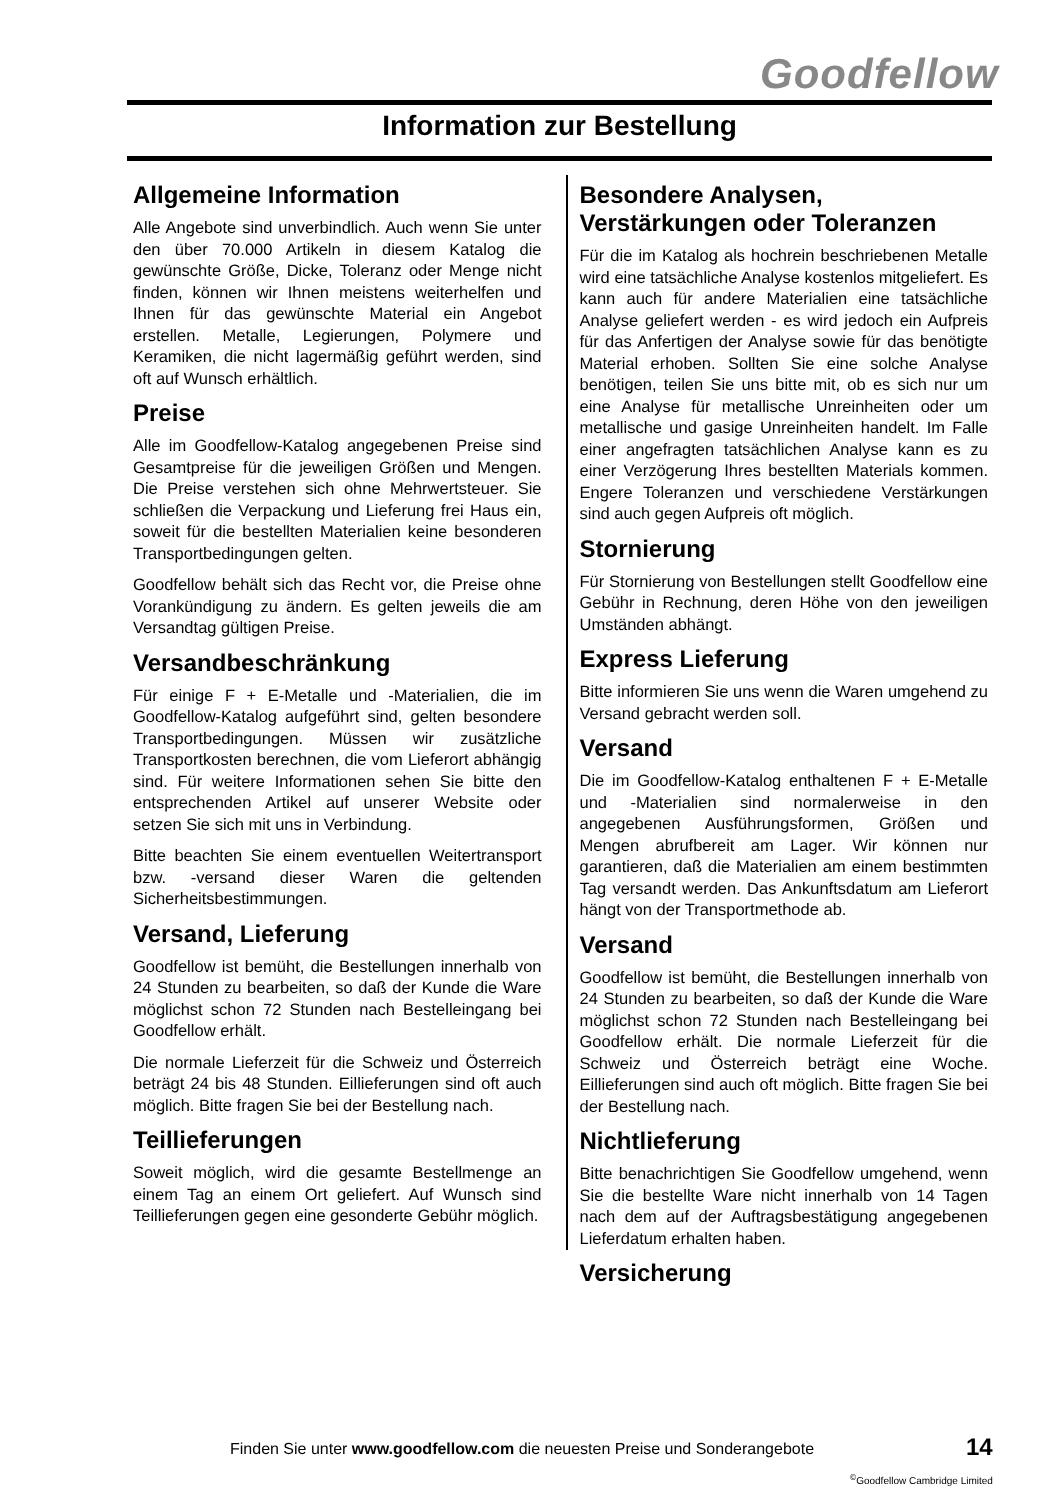Goodfellow
Information zur Bestellung
Allgemeine Information
Alle Angebote sind unverbindlich. Auch wenn Sie unter den über 70.000 Artikeln in diesem Katalog die gewünschte Größe, Dicke, Toleranz oder Menge nicht finden, können wir Ihnen meistens weiterhelfen und Ihnen für das gewünschte Material ein Angebot erstellen. Metalle, Legierungen, Polymere und Keramiken, die nicht lagermäßig geführt werden, sind oft auf Wunsch erhältlich.
Preise
Alle im Goodfellow-Katalog angegebenen Preise sind Gesamtpreise für die jeweiligen Größen und Mengen. Die Preise verstehen sich ohne Mehrwertsteuer. Sie schließen die Verpackung und Lieferung frei Haus ein, soweit für die bestellten Materialien keine besonderen Transportbedingungen gelten.
Goodfellow behält sich das Recht vor, die Preise ohne Vorankündigung zu ändern. Es gelten jeweils die am Versandtag gültigen Preise.
Versandbeschränkung
Für einige F + E-Metalle und -Materialien, die im Goodfellow-Katalog aufgeführt sind, gelten besondere Transportbedingungen. Müssen wir zusätzliche Transportkosten berechnen, die vom Lieferort abhängig sind. Für weitere Informationen sehen Sie bitte den entsprechenden Artikel auf unserer Website oder setzen Sie sich mit uns in Verbindung.
Bitte beachten Sie einem eventuellen Weitertransport bzw. -versand dieser Waren die geltenden Sicherheitsbestimmungen.
Versand, Lieferung
Goodfellow ist bemüht, die Bestellungen innerhalb von 24 Stunden zu bearbeiten, so daß der Kunde die Ware möglichst schon 72 Stunden nach Bestelleingang bei Goodfellow erhält.
Die normale Lieferzeit für die Schweiz und Österreich beträgt 24 bis 48 Stunden. Eillieferungen sind oft auch möglich. Bitte fragen Sie bei der Bestellung nach.
Teillieferungen
Soweit möglich, wird die gesamte Bestellmenge an einem Tag an einem Ort geliefert. Auf Wunsch sind Teillieferungen gegen eine gesonderte Gebühr möglich.
Besondere Analysen, Verstärkungen oder Toleranzen
Für die im Katalog als hochrein beschriebenen Metalle wird eine tatsächliche Analyse kostenlos mitgeliefert. Es kann auch für andere Materialien eine tatsächliche Analyse geliefert werden - es wird jedoch ein Aufpreis für das Anfertigen der Analyse sowie für das benötigte Material erhoben. Sollten Sie eine solche Analyse benötigen, teilen Sie uns bitte mit, ob es sich nur um eine Analyse für metallische Unreinheiten oder um metallische und gasige Unreinheiten handelt. Im Falle einer angefragten tatsächlichen Analyse kann es zu einer Verzögerung Ihres bestellten Materials kommen. Engere Toleranzen und verschiedene Verstärkungen sind auch gegen Aufpreis oft möglich.
Stornierung
Für Stornierung von Bestellungen stellt Goodfellow eine Gebühr in Rechnung, deren Höhe von den jeweiligen Umständen abhängt.
Express Lieferung
Bitte informieren Sie uns wenn die Waren umgehend zu Versand gebracht werden soll.
Versand
Die im Goodfellow-Katalog enthaltenen F + E-Metalle und -Materialien sind normalerweise in den angegebenen Ausführungsformen, Größen und Mengen abrufbereit am Lager. Wir können nur garantieren, daß die Materialien am einem bestimmten Tag versandt werden. Das Ankunftsdatum am Lieferort hängt von der Transportmethode ab.
Versand
Goodfellow ist bemüht, die Bestellungen innerhalb von 24 Stunden zu bearbeiten, so daß der Kunde die Ware möglichst schon 72 Stunden nach Bestelleingang bei Goodfellow erhält. Die normale Lieferzeit für die Schweiz und Österreich beträgt eine Woche. Eillieferungen sind auch oft möglich. Bitte fragen Sie bei der Bestellung nach.
Nichtlieferung
Bitte benachrichtigen Sie Goodfellow umgehend, wenn Sie die bestellte Ware nicht innerhalb von 14 Tagen nach dem auf der Auftragsbestätigung angegebenen Lieferdatum erhalten haben.
Versicherung
Finden Sie unter www.goodfellow.com die neuesten Preise und Sonderangebote
14
<sup>©</sup>Goodfellow Cambridge Limited